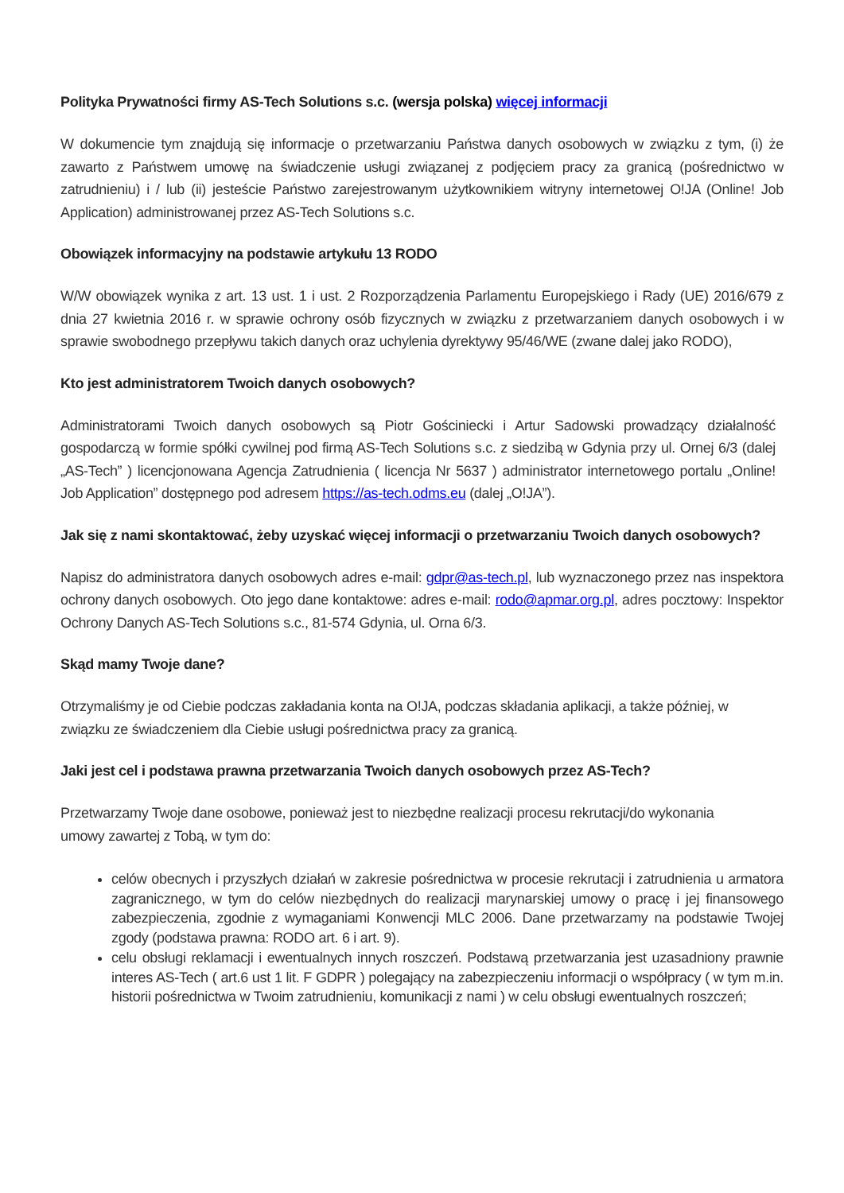Polityka Prywatności firmy AS-Tech Solutions s.c. (wersja polska) więcej informacji
W dokumencie tym znajdują się informacje o przetwarzaniu Państwa danych osobowych w związku z tym, (i) że zawarto z Państwem umowę na świadczenie usługi związanej z podjęciem pracy za granicą (pośrednictwo w zatrudnieniu) i / lub (ii) jesteście Państwo zarejestrowanym użytkownikiem witryny internetowej O!JA (Online! Job Application) administrowanej przez AS-Tech Solutions s.c.
Obowiązek informacyjny na podstawie artykułu 13 RODO
W/W obowiązek wynika z art. 13 ust. 1 i ust. 2 Rozporządzenia Parlamentu Europejskiego i Rady (UE) 2016/679 z dnia 27 kwietnia 2016 r. w sprawie ochrony osób fizycznych w związku z przetwarzaniem danych osobowych i w sprawie swobodnego przepływu takich danych oraz uchylenia dyrektywy 95/46/WE (zwane dalej jako RODO),
Kto jest administratorem Twoich danych osobowych?
Administratorami Twoich danych osobowych są Piotr Gościniecki i Artur Sadowski prowadzący działalność gospodarczą w formie spółki cywilnej pod firmą AS-Tech Solutions s.c. z siedzibą w Gdynia przy ul. Ornej 6/3 (dalej „AS-Tech” ) licencjonowana Agencja Zatrudnienia ( licencja Nr 5637 ) administrator internetowego portalu „Online! Job Application” dostępnego pod adresem https://as-tech.odms.eu (dalej „O!JA”).
Jak się z nami skontaktować, żeby uzyskać więcej informacji o przetwarzaniu Twoich danych osobowych?
Napisz do administratora danych osobowych adres e-mail: gdpr@as-tech.pl, lub wyznaczonego przez nas inspektora ochrony danych osobowych. Oto jego dane kontaktowe: adres e-mail: rodo@apmar.org.pl, adres pocztowy: Inspektor Ochrony Danych AS-Tech Solutions s.c., 81-574 Gdynia, ul. Orna 6/3.
Skąd mamy Twoje dane?
Otrzymaliśmy je od Ciebie podczas zakładania konta na O!JA, podczas składania aplikacji, a także później, w związku ze świadczeniem dla Ciebie usługi pośrednictwa pracy za granicą.
Jaki jest cel i podstawa prawna przetwarzania Twoich danych osobowych przez AS-Tech?
Przetwarzamy Twoje dane osobowe, ponieważ jest to niezbędne realizacji procesu rekrutacji/do wykonania umowy zawartej z Tobą, w tym do:
celów obecnych i przyszłych działań w zakresie pośrednictwa w procesie rekrutacji i zatrudnienia u armatora zagranicznego, w tym do celów niezbędnych do realizacji marynarskiej umowy o pracę i jej finansowego zabezpieczenia, zgodnie z wymaganiami Konwencji MLC 2006. Dane przetwarzamy na podstawie Twojej zgody (podstawa prawna: RODO art. 6 i art. 9).
celu obsługi reklamacji i ewentualnych innych roszczeń. Podstawą przetwarzania jest uzasadniony prawnie interes AS-Tech ( art.6 ust 1 lit. F GDPR ) polegający na zabezpieczeniu informacji o współpracy ( w tym m.in. historii pośrednictwa w Twoim zatrudnieniu, komunikacji z nami ) w celu obsługi ewentualnych roszczeń;